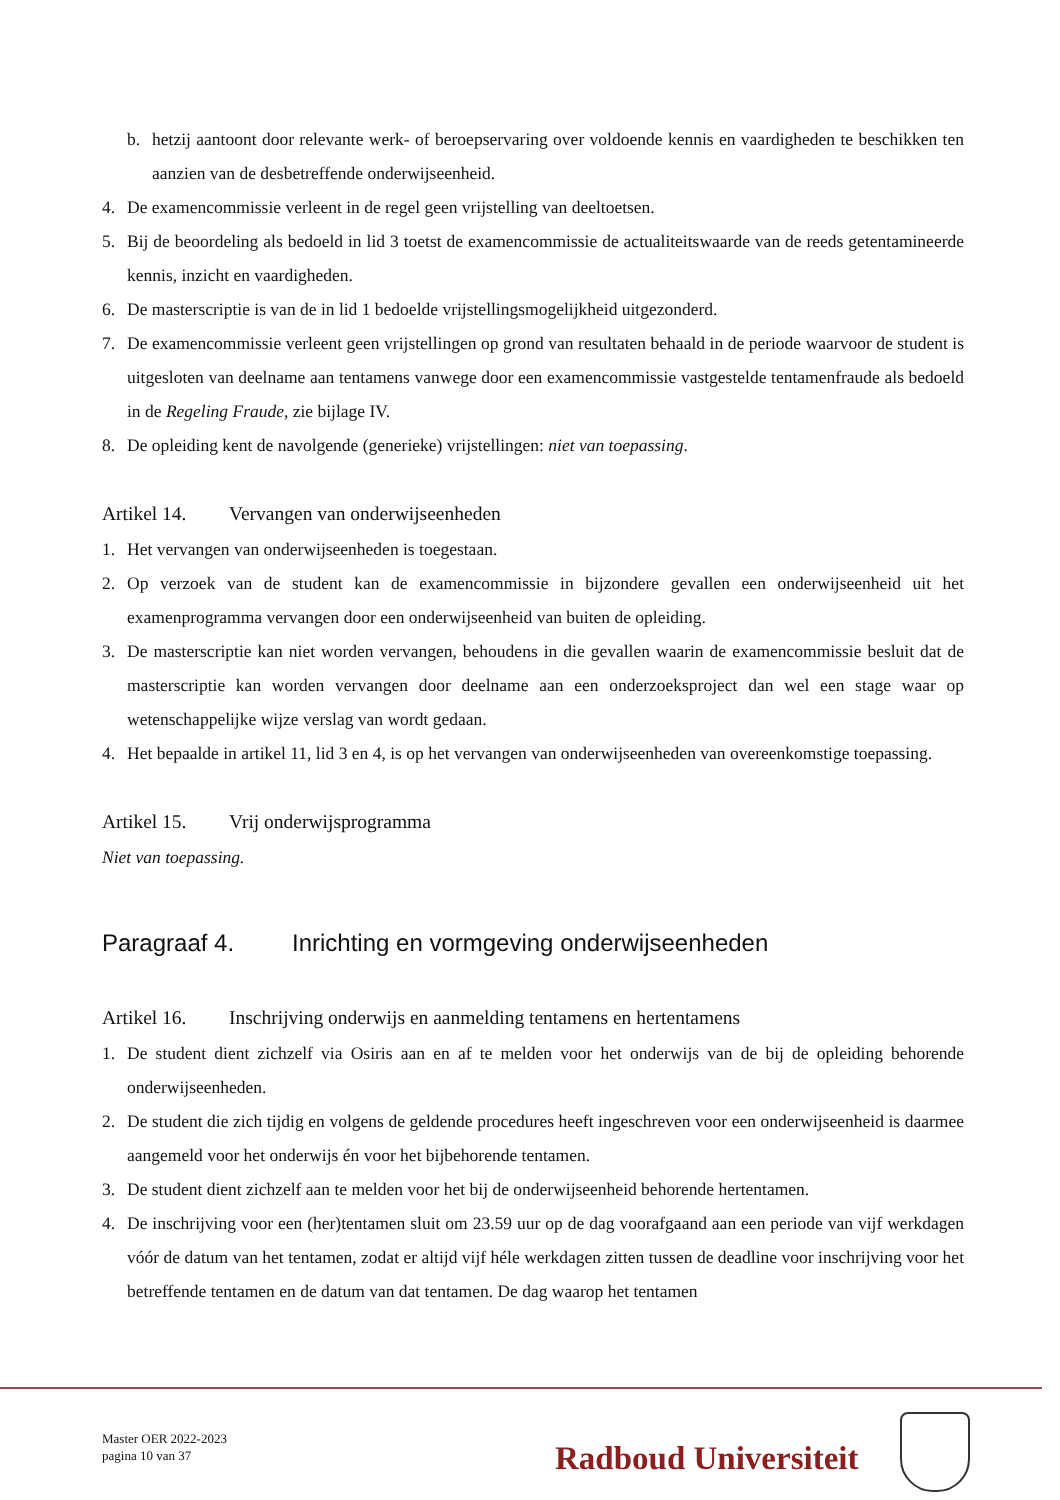b. hetzij aantoont door relevante werk- of beroepservaring over voldoende kennis en vaardigheden te beschikken ten aanzien van de desbetreffende onderwijseenheid.
4. De examencommissie verleent in de regel geen vrijstelling van deeltoetsen.
5. Bij de beoordeling als bedoeld in lid 3 toetst de examencommissie de actualiteitswaarde van de reeds getentamineerde kennis, inzicht en vaardigheden.
6. De masterscriptie is van de in lid 1 bedoelde vrijstellingsmogelijkheid uitgezonderd.
7. De examencommissie verleent geen vrijstellingen op grond van resultaten behaald in de periode waarvoor de student is uitgesloten van deelname aan tentamens vanwege door een examencommissie vastgestelde tentamenfraude als bedoeld in de Regeling Fraude, zie bijlage IV.
8. De opleiding kent de navolgende (generieke) vrijstellingen: niet van toepassing.
Artikel 14. Vervangen van onderwijseenheden
1. Het vervangen van onderwijseenheden is toegestaan.
2. Op verzoek van de student kan de examencommissie in bijzondere gevallen een onderwijseenheid uit het examenprogramma vervangen door een onderwijseenheid van buiten de opleiding.
3. De masterscriptie kan niet worden vervangen, behoudens in die gevallen waarin de examencommissie besluit dat de masterscriptie kan worden vervangen door deelname aan een onderzoeksproject dan wel een stage waar op wetenschappelijke wijze verslag van wordt gedaan.
4. Het bepaalde in artikel 11, lid 3 en 4, is op het vervangen van onderwijseenheden van overeenkomstige toepassing.
Artikel 15. Vrij onderwijsprogramma
Niet van toepassing.
Paragraaf 4. Inrichting en vormgeving onderwijseenheden
Artikel 16. Inschrijving onderwijs en aanmelding tentamens en hertentamens
1. De student dient zichzelf via Osiris aan en af te melden voor het onderwijs van de bij de opleiding behorende onderwijseenheden.
2. De student die zich tijdig en volgens de geldende procedures heeft ingeschreven voor een onderwijseenheid is daarmee aangemeld voor het onderwijs én voor het bijbehorende tentamen.
3. De student dient zichzelf aan te melden voor het bij de onderwijseenheid behorende hertentamen.
4. De inschrijving voor een (her)tentamen sluit om 23.59 uur op de dag voorafgaand aan een periode van vijf werkdagen vóór de datum van het tentamen, zodat er altijd vijf héle werkdagen zitten tussen de deadline voor inschrijving voor het betreffende tentamen en de datum van dat tentamen. De dag waarop het tentamen
Master OER 2022-2023
pagina 10 van 37
Radboud Universiteit